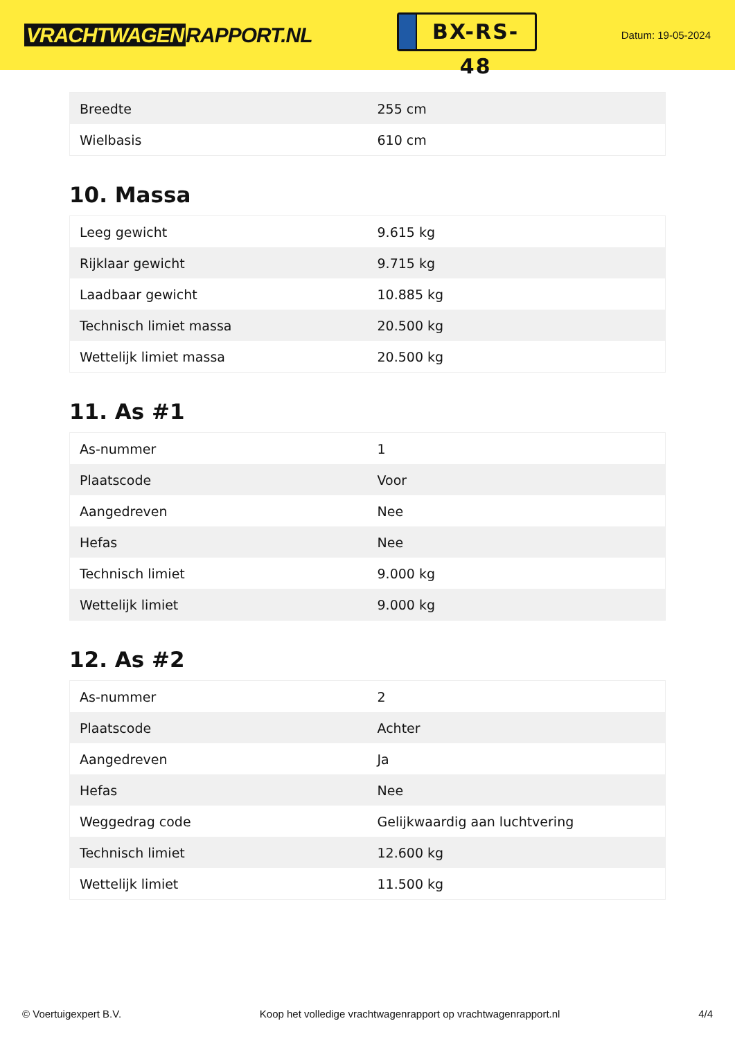VRACHTWAGEN RAPPORT.NL
BX-RS-48
Datum: 19-05-2024
| Breedte | 255 cm |
| Wielbasis | 610 cm |
10. Massa
| Leeg gewicht | 9.615 kg |
| Rijklaar gewicht | 9.715 kg |
| Laadbaar gewicht | 10.885 kg |
| Technisch limiet massa | 20.500 kg |
| Wettelijk limiet massa | 20.500 kg |
11. As #1
| As-nummer | 1 |
| Plaatscode | Voor |
| Aangedreven | Nee |
| Hefas | Nee |
| Technisch limiet | 9.000 kg |
| Wettelijk limiet | 9.000 kg |
12. As #2
| As-nummer | 2 |
| Plaatscode | Achter |
| Aangedreven | Ja |
| Hefas | Nee |
| Weggedrag code | Gelijkwaardig aan luchtvering |
| Technisch limiet | 12.600 kg |
| Wettelijk limiet | 11.500 kg |
© Voertuigexpert B.V. Koop het volledige vrachtwagenrapport op vrachtwagenrapport.nl 4/4